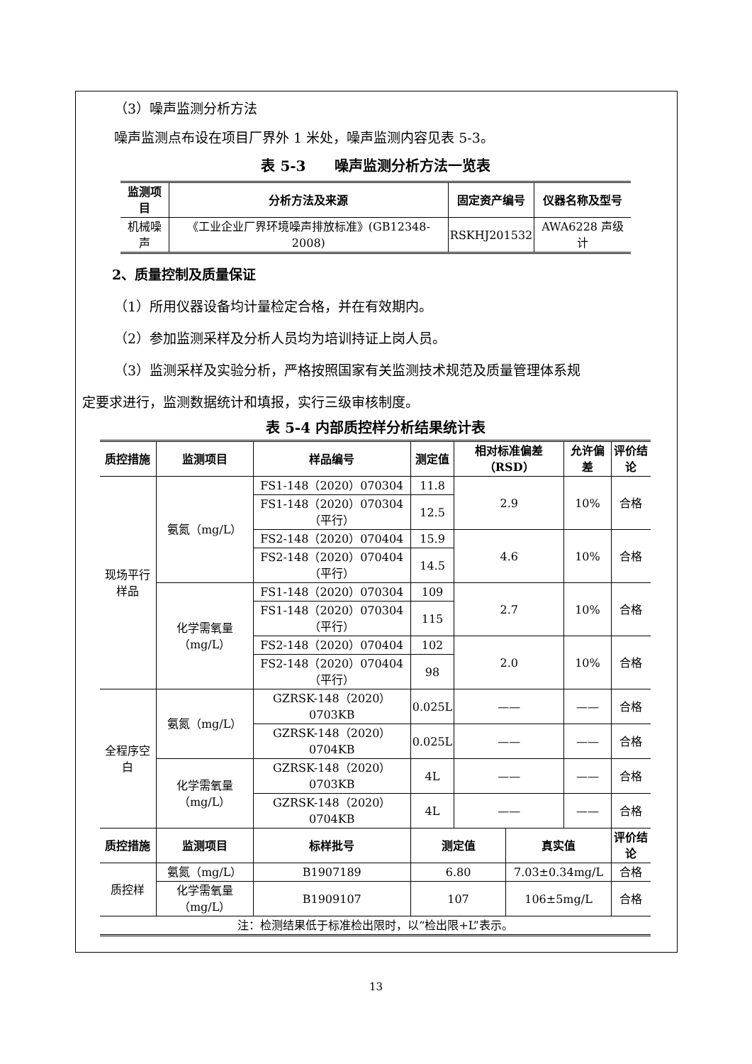（3）噪声监测分析方法
噪声监测点布设在项目厂界外 1 米处，噪声监测内容见表 5-3。
表 5-3　　噪声监测分析方法一览表
| 监测项目 | 分析方法及来源 | 固定资产编号 | 仪器名称及型号 |
| --- | --- | --- | --- |
| 机械噪声 | 《工业企业厂界环境噪声排放标准》(GB12348-2008) | RSKHJ201532 | AWA6228 声级计 |
2、质量控制及质量保证
（1）所用仪器设备均计量检定合格，并在有效期内。
（2）参加监测采样及分析人员均为培训持证上岗人员。
（3）监测采样及实验分析，严格按照国家有关监测技术规范及质量管理体系规
定要求进行，监测数据统计和填报，实行三级审核制度。
表 5-4 内部质控样分析结果统计表
| 质控措施 | 监测项目 | 样品编号 | 测定值 | 相对标准偏差（RSD） | | 允许偏差 | 评价结论 |
| --- | --- | --- | --- | --- | --- | --- | --- |
| 现场平行样品 | 氨氮（mg/L） | FS1-148（2020）070304 | 11.8 | 2.9 | | 10% | 合格 |
| | | FS1-148（2020）070304（平行） | 12.5 | | | | |
| | | FS2-148（2020）070404 | 15.9 | 4.6 | | 10% | 合格 |
| | | FS2-148（2020）070404（平行） | 14.5 | | | | |
| | 化学需氧量（mg/L） | FS1-148（2020）070304 | 109 | 2.7 | | 10% | 合格 |
| | | FS1-148（2020）070304（平行） | 115 | | | | |
| | | FS2-148（2020）070404 | 102 | 2.0 | | 10% | 合格 |
| | | FS2-148（2020）070404（平行） | 98 | | | | |
| 全程序空白 | 氨氮（mg/L） | GZRSK-148（2020）0703KB | 0.025L | —— | | —— | 合格 |
| | | GZRSK-148（2020）0704KB | 0.025L | —— | | —— | 合格 |
| | 化学需氧量（mg/L） | GZRSK-148（2020）0703KB | 4L | —— | | —— | 合格 |
| | | GZRSK-148（2020）0704KB | 4L | —— | | —— | 合格 |
| 质控措施 | 监测项目 | 标样批号 | 测定值 | | 真实值 | | 评价结论 |
| 质控样 | 氨氮（mg/L） | B1907189 | 6.80 | | 7.03±0.34mg/L | | 合格 |
| | 化学需氧量（mg/L） | B1909107 | 107 | | 106±5mg/L | | 合格 |
| 注：检测结果低于标准检出限时，以“检出限+L”表示。 | | | | | | | |
13